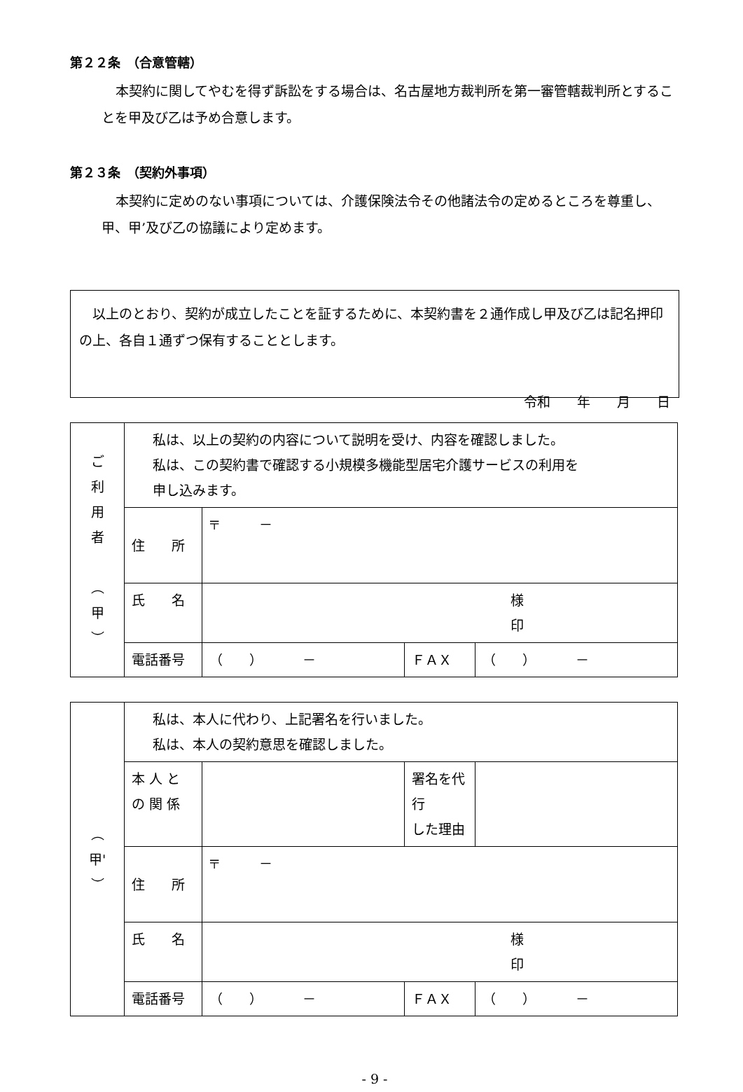第２２条　（合意管轄）
本契約に関してやむを得ず訴訟をする場合は、名古屋地方裁判所を第一審管轄裁判所とすることを甲及び乙は予め合意します。
第２３条　（契約外事項）
本契約に定めのない事項については、介護保険法令その他諸法令の定めるところを尊重し、甲、甲’及び乙の協議により定めます。
　以上のとおり、契約が成立したことを証するために、本契約書を２通作成し甲及び乙は記名押印の上、各自１通ずつ保有することとします。
令和　　年　　月　　日
| ご 利 用 者 ︵ 甲 ︶ | 私は、以上の契約の内容について説明を受け、内容を確認しました。 私は、この契約書で確認する小規模多機能型居宅介護サービスの利用を 申し込みます。 | | | |
| | 住 所 | 〒 － | | |
| | 氏 名 | 様 印 | | |
| | 電話番号 | （ ） － | ＦＡＸ | （ ） － |
| ︵ 甲' ︶ | 私は、本人に代わり、上記署名を行いました。 私は、本人の契約意思を確認しました。 | | | |
| | 本 人 と の 関 係 | | 署名を代行 した理由 | |
| | 住 所 | 〒 － | | |
| | 氏 名 | 様 印 | | |
| | 電話番号 | （ ） － | ＦＡＸ | （ ） － |
- 9 -